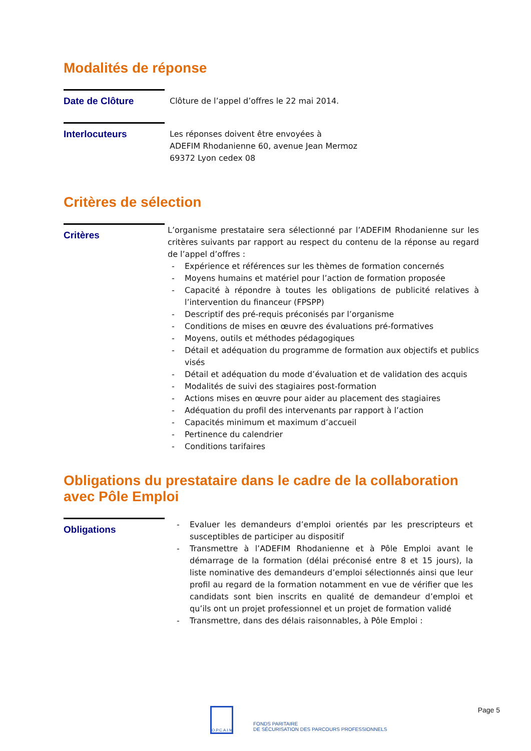Modalités de réponse
Date de Clôture
Clôture de l’appel d’offres le 22 mai 2014.
Interlocuteurs
Les réponses doivent être envoyées à
ADEFIM Rhodanienne 60, avenue Jean Mermoz
69372 Lyon cedex 08
Critères de sélection
Critères
L’organisme prestataire sera sélectionné par l’ADEFIM Rhodanienne sur les critères suivants par rapport au respect du contenu de la réponse au regard de l’appel d’offres :
- Expérience et références sur les thèmes de formation concernés
- Moyens humains et matériel pour l’action de formation proposée
- Capacité à répondre à toutes les obligations de publicité relatives à l’intervention du financeur (FPSPP)
- Descriptif des pré-requis préconisés par l’organisme
- Conditions de mises en œuvre des évaluations pré-formatives
- Moyens, outils et méthodes pédagogiques
- Détail et adéquation du programme de formation aux objectifs et publics visés
- Détail et adéquation du mode d’évaluation et de validation des acquis
- Modalités de suivi des stagiaires post-formation
- Actions mises en œuvre pour aider au placement des stagiaires
- Adéquation du profil des intervenants par rapport à l’action
- Capacités minimum et maximum d’accueil
- Pertinence du calendrier
- Conditions tarifaires
Obligations du prestataire dans le cadre de la collaboration avec Pôle Emploi
Obligations
- Evaluer les demandeurs d’emploi orientés par les prescripteurs et susceptibles de participer au dispositif
- Transmettre à l’ADEFIM Rhodanienne et à Pôle Emploi avant le démarrage de la formation (délai préconisé entre 8 et 15 jours), la liste nominative des demandeurs d’emploi sélectionnés ainsi que leur profil au regard de la formation notamment en vue de vérifier que les candidats sont bien inscrits en qualité de demandeur d’emploi et qu’ils ont un projet professionnel et un projet de formation validé
- Transmettre, dans des délais raisonnables, à Pôle Emploi :
O.P.C.A.I.M.
FONDS PARITAIRE
DE SÉCURISATION DES PARCOURS PROFESSIONNELS
Page 5